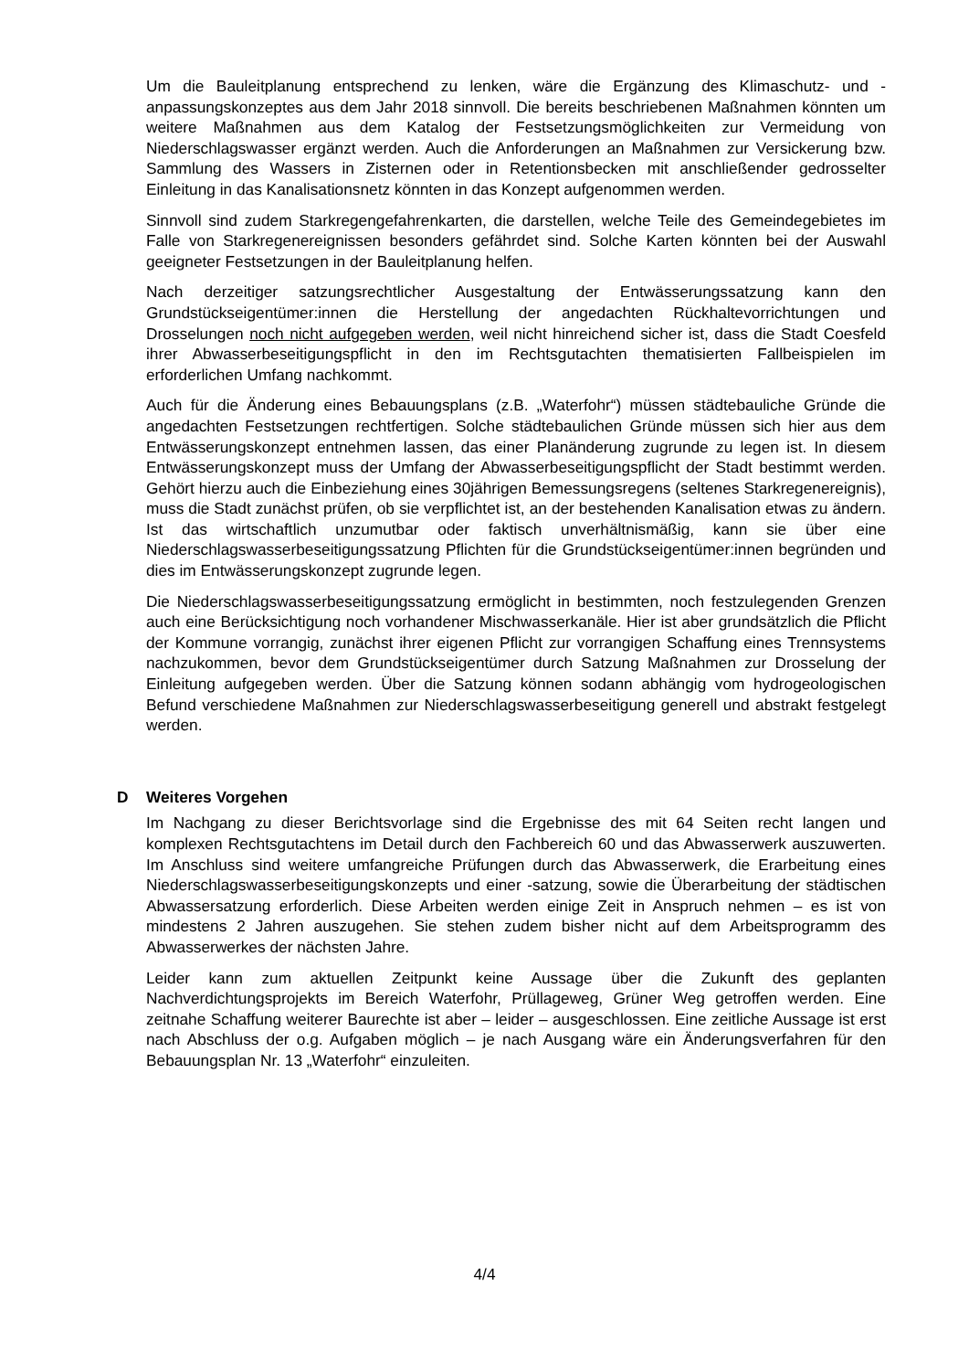Um die Bauleitplanung entsprechend zu lenken, wäre die Ergänzung des Klimaschutz- und -anpassungskonzeptes aus dem Jahr 2018 sinnvoll. Die bereits beschriebenen Maßnahmen könnten um weitere Maßnahmen aus dem Katalog der Festsetzungsmöglichkeiten zur Vermeidung von Niederschlagswasser ergänzt werden. Auch die Anforderungen an Maßnahmen zur Versickerung bzw. Sammlung des Wassers in Zisternen oder in Retentionsbecken mit anschließender gedrosselter Einleitung in das Kanalisationsnetz könnten in das Konzept aufgenommen werden.
Sinnvoll sind zudem Starkregengefahrenkarten, die darstellen, welche Teile des Gemeindegebietes im Falle von Starkregenereignissen besonders gefährdet sind. Solche Karten könnten bei der Auswahl geeigneter Festsetzungen in der Bauleitplanung helfen.
Nach derzeitiger satzungsrechtlicher Ausgestaltung der Entwässerungssatzung kann den Grundstückseigentümer:innen die Herstellung der angedachten Rückhaltevorrichtungen und Drosselungen noch nicht aufgegeben werden, weil nicht hinreichend sicher ist, dass die Stadt Coesfeld ihrer Abwasserbeseitigungspflicht in den im Rechtsgutachten thematisierten Fallbeispielen im erforderlichen Umfang nachkommt.
Auch für die Änderung eines Bebauungsplans (z.B. „Waterfohr“) müssen städtebauliche Gründe die angedachten Festsetzungen rechtfertigen. Solche städtebaulichen Gründe müssen sich hier aus dem Entwässerungskonzept entnehmen lassen, das einer Planänderung zugrunde zu legen ist. In diesem Entwässerungskonzept muss der Umfang der Abwasserbeseitigungspflicht der Stadt bestimmt werden. Gehört hierzu auch die Einbeziehung eines 30jährigen Bemessungsregens (seltenes Starkregenereignis), muss die Stadt zunächst prüfen, ob sie verpflichtet ist, an der bestehenden Kanalisation etwas zu ändern. Ist das wirtschaftlich unzumutbar oder faktisch unverhältnismäßig, kann sie über eine Niederschlagswasserbeseitigungssatzung Pflichten für die Grundstückseigentümer:innen begründen und dies im Entwässerungskonzept zugrunde legen.
Die Niederschlagswasserbeseitigungssatzung ermöglicht in bestimmten, noch festzulegenden Grenzen auch eine Berücksichtigung noch vorhandener Mischwasserkanäle. Hier ist aber grundsätzlich die Pflicht der Kommune vorrangig, zunächst ihrer eigenen Pflicht zur vorrangigen Schaffung eines Trennsystems nachzukommen, bevor dem Grundstückseigentümer durch Satzung Maßnahmen zur Drosselung der Einleitung aufgegeben werden. Über die Satzung können sodann abhängig vom hydrogeologischen Befund verschiedene Maßnahmen zur Niederschlagswasserbeseitigung generell und abstrakt festgelegt werden.
D Weiteres Vorgehen
Im Nachgang zu dieser Berichtsvorlage sind die Ergebnisse des mit 64 Seiten recht langen und komplexen Rechtsgutachtens im Detail durch den Fachbereich 60 und das Abwasserwerk auszuwerten. Im Anschluss sind weitere umfangreiche Prüfungen durch das Abwasserwerk, die Erarbeitung eines Niederschlagswasserbeseitigungskonzepts und einer -satzung, sowie die Überarbeitung der städtischen Abwassersatzung erforderlich. Diese Arbeiten werden einige Zeit in Anspruch nehmen – es ist von mindestens 2 Jahren auszugehen. Sie stehen zudem bisher nicht auf dem Arbeitsprogramm des Abwasserwerkes der nächsten Jahre.
Leider kann zum aktuellen Zeitpunkt keine Aussage über die Zukunft des geplanten Nachverdichtungsprojekts im Bereich Waterfohr, Prüllageweg, Grüner Weg getroffen werden. Eine zeitnahe Schaffung weiterer Baurechte ist aber – leider – ausgeschlossen. Eine zeitliche Aussage ist erst nach Abschluss der o.g. Aufgaben möglich – je nach Ausgang wäre ein Änderungsverfahren für den Bebauungsplan Nr. 13 „Waterfohr“ einzuleiten.
4/4